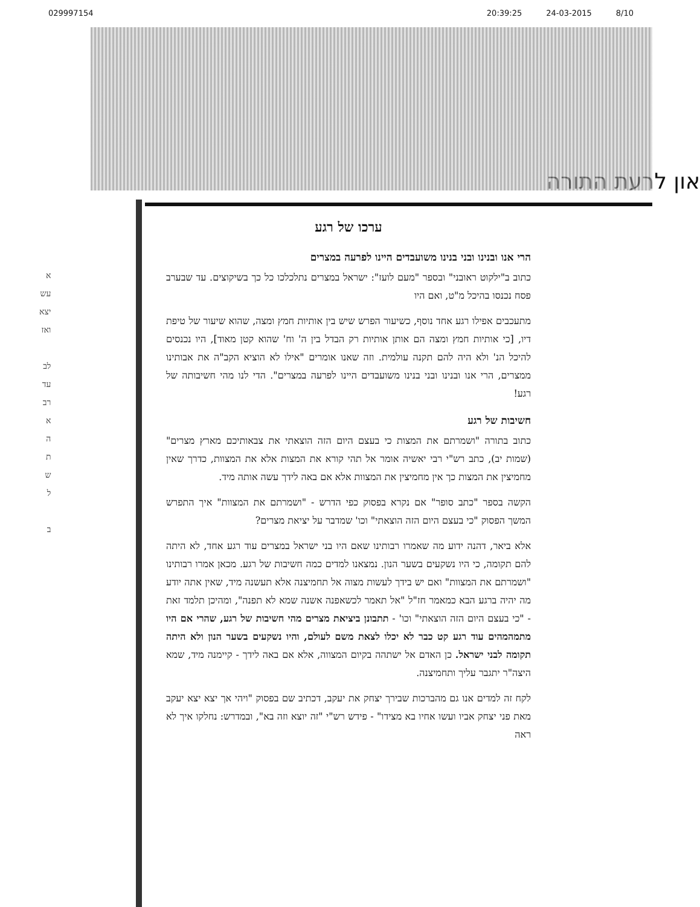029997154 20:39:25 24-03-2015 8/10
און לרעת התורה
א
עש
יצא
ואז
לב
עד
רב
א
ה
ת
ש
ל
ב
ערכו של רגע
הרי אנו ובנינו ובני בנינו משועבדים היינו לפרעה במצרים
כתוב ב"ילקוט ראובני" ובספר "מעם לועז": ישראל במצרים נתלכלכו כל כך בשיקוצים. עד שבערב פסח נכנסו בהיכל מ"ט, ואם היו
מתעכבים אפילו רגע אחד נוסף, כשיעור הפרש שיש בין אותיות חמץ ומצה, שהוא שיעור של טיפת דיו, [כי אותיות חמץ ומצה הם אותן אותיות רק הבדל בין ה' וח' שהוא קטן מאוד], היו נכנסים להיכל הנ' ולא היה להם תקנה עולמית. וזה שאנו אומרים "אילו לא הוציא הקב"ה את אבותינו ממצרים, הרי אנו ובנינו ובני בנינו משועבדים היינו לפרעה במצרים". הדי לנו מהי חשיבותה של רגע!
חשיבות של רגע
כתוב בתורה "ושמרתם את המצות כי בעצם היום הזה הוצאתי את צבאותיכם מארץ מצרים" (שמות יב), כתב רש"י רבי יאשיה אומר אל תהי קורא את המצות אלא את המצוות, כדרך שאין מחמיצין את המצות כך אין מחמיצין את המצוות אלא אם באה לידך עשה אותה מיד.
הקשה בספר "כתב סופר" אם נקרא בפסוק כפי הדרש - "ושמרתם את המצוות" איך התפרש המשך הפסוק "כי בעצם היום הזה הוצאתי" וכו' שמדבר על יציאת מצרים?
אלא ביאר, דהנה ידוע מה שאמרו רבותינו שאם היו בני ישראל במצרים עוד רגע אחד, לא היתה להם תקומה, כי היו נשקעים בשער הנון. נמצאנו למדים כמה חשיבות של רגע. מכאן אמרו רבותינו "ושמרתם את המצוות" ואם יש בידך לעשות מצוה אל תחמיצנה אלא תעשנה מיד, שאין אתה יודע מה יהיה ברגע הבא כמאמר חז"ל "אל תאמר לכשאפנה אשנה שמא לא תפנה", ומהיכן תלמד זאת - "כי בעצם היום הזה הוצאתי" וכו' - תתבונן ביציאת מצרים מהי חשיבות של רגע, שהרי אם היו מתמהמהים עוד רגע קט כבר לא יכלו לצאת משם לעולם, והיו נשקעים בשער הנון ולא היתה תקומה לבני ישראל. כן האדם אל ישתהה בקיום המצווה, אלא אם באה לידך - קיימנה מיד, שמא היצה"ר יתגבר עליך ותחמיצנה.
לקח זה למדים אנו גם מהברכות שבירך יצחק את יעקב, דכתיב שם בפסוק "ויהי אך יצא יצא יעקב מאת פני יצחק אביו ועשו אחיו בא מצידו" - פידש רש"י "זה יוצא וזה בא", ובמדרש: נחלקו איך לא ראה